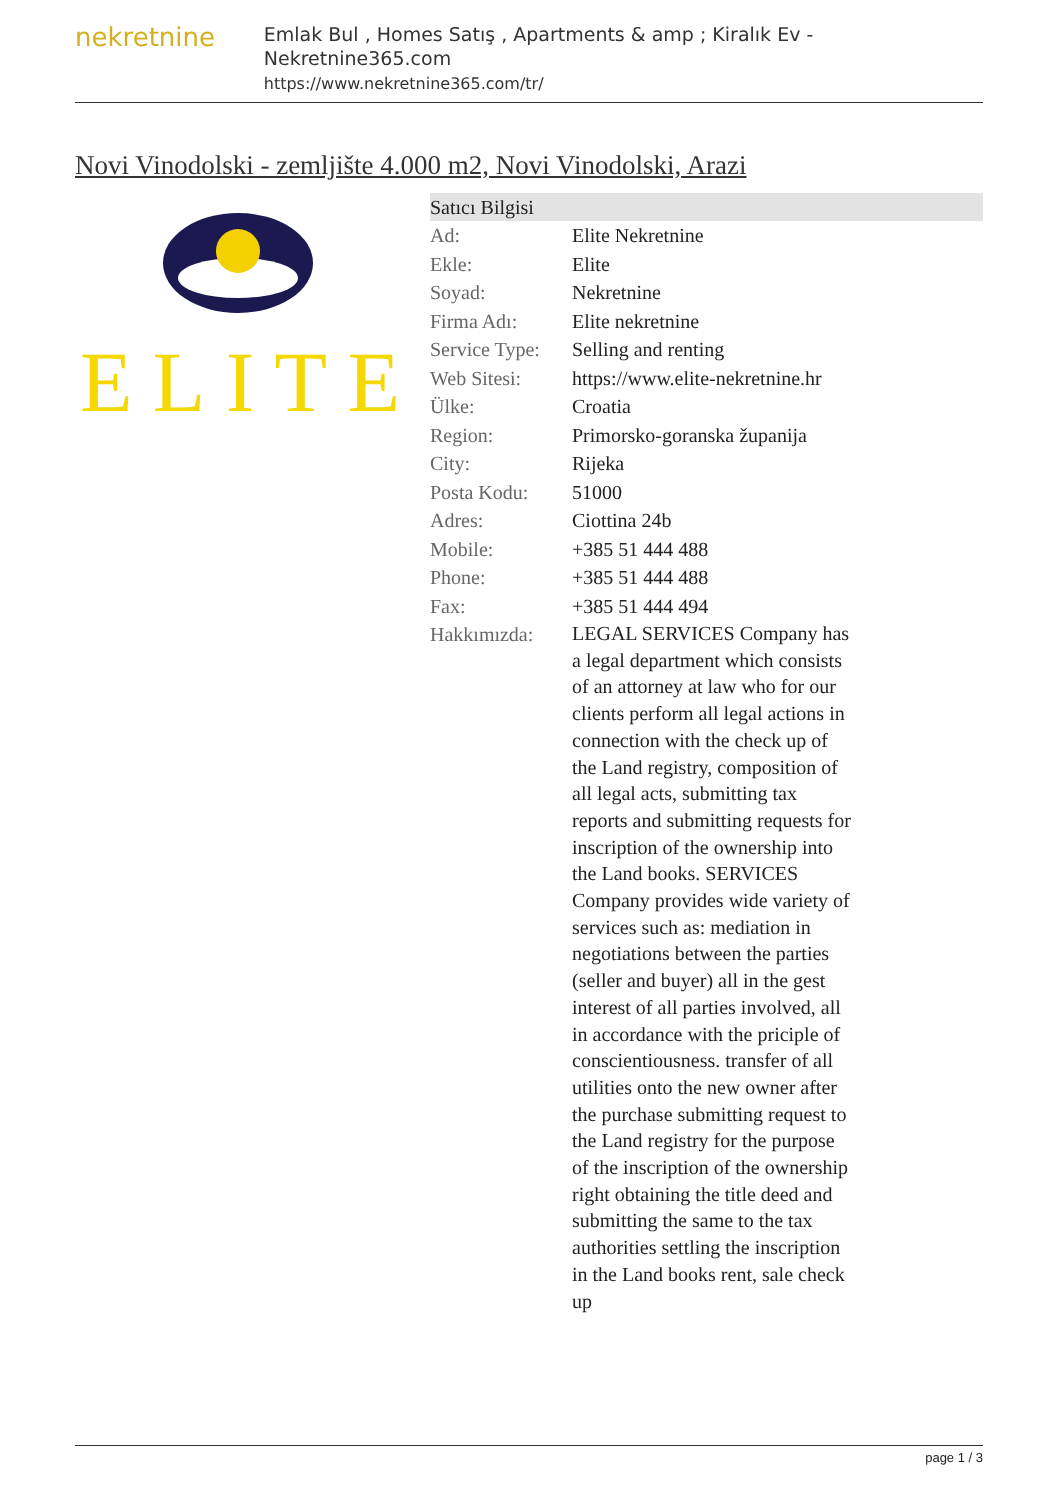nekretnine
Emlak Bul , Homes Satış , Apartments & amp ; Kiralık Ev - Nekretnine365.com
https://www.nekretnine365.com/tr/
Novi Vinodolski - zemljište 4.000 m2, Novi Vinodolski, Arazi
ELITE
| Satıcı Bilgisi | |
| --- | --- |
| Ad: | Elite Nekretnine |
| Ekle: | Elite |
| Soyad: | Nekretnine |
| Firma Adı: | Elite nekretnine |
| Service Type: | Selling and renting |
| Web Sitesi: | https://www.elite-nekretnine.hr |
| Ülke: | Croatia |
| Region: | Primorsko-goranska županija |
| City: | Rijeka |
| Posta Kodu: | 51000 |
| Adres: | Ciottina 24b |
| Mobile: | +385 51 444 488 |
| Phone: | +385 51 444 488 |
| Fax: | +385 51 444 494 |
| Hakkımızda: | LEGAL SERVICES Company has a legal department which consists of an attorney at law who for our clients perform all legal actions in connection with the check up of the Land registry, composition of all legal acts, submitting tax reports and submitting requests for inscription of the ownership into the Land books. SERVICES Company provides wide variety of services such as: mediation in negotiations between the parties (seller and buyer) all in the gest interest of all parties involved, all in accordance with the priciple of conscientiousness. transfer of all utilities onto the new owner after the purchase submitting request to the Land registry for the purpose of the inscription of the ownership right obtaining the title deed and submitting the same to the tax authorities settling the inscription in the Land books rent, sale check up |
page 1 / 3